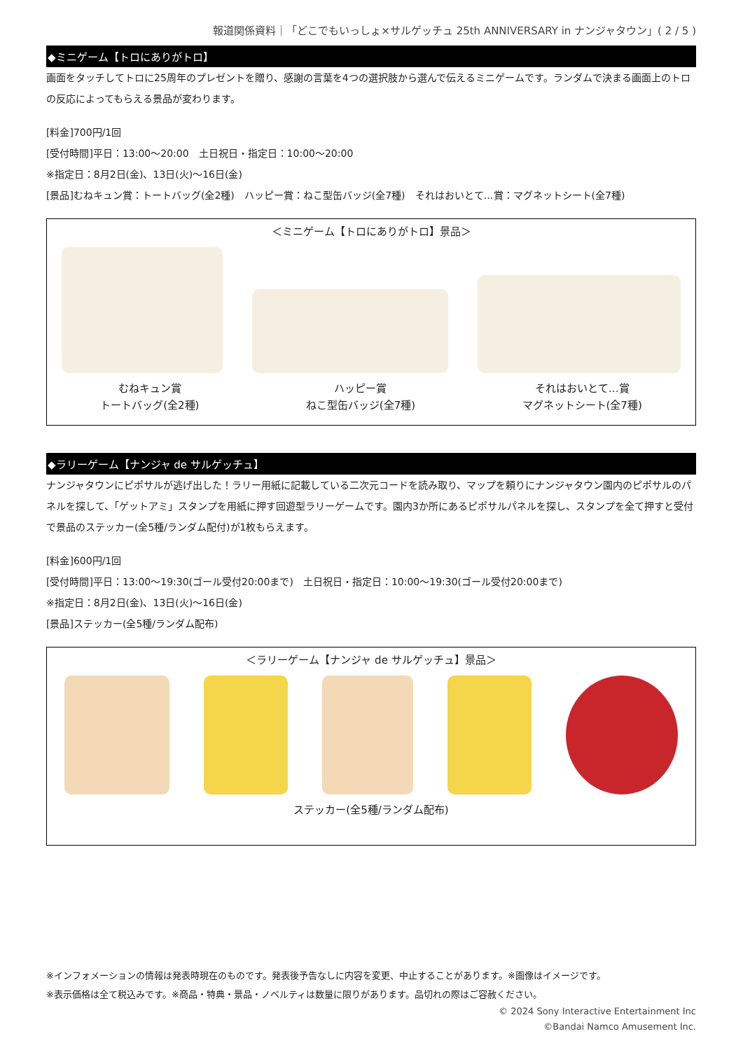報道関係資料｜「どこでもいっしょ×サルゲッチュ 25th ANNIVERSARY in ナンジャタウン」( 2 / 5 )
◆ミニゲーム【トロにありがトロ】
画面をタッチしてトロに25周年のプレゼントを贈り、感謝の言葉を4つの選択肢から選んで伝えるミニゲームです。ランダムで決まる画面上のトロの反応によってもらえる景品が変わります。
[料金]700円/1回
[受付時間]平日：13:00～20:00　土日祝日・指定日：10:00～20:00
※指定日：8月2日(金)、13日(火)～16日(金)
[景品]むねキュン賞：トートバッグ(全2種)　ハッピー賞：ねこ型缶バッジ(全7種)　それはおいとて…賞：マグネットシート(全7種)
＜ミニゲーム【トロにありがトロ】景品＞
むねキュン賞
トートバッグ(全2種)
ハッピー賞
ねこ型缶バッジ(全7種)
それはおいとて…賞
マグネットシート(全7種)
◆ラリーゲーム【ナンジャ de サルゲッチュ】
ナンジャタウンにピポサルが逃げ出した！ラリー用紙に記載している二次元コードを読み取り、マップを頼りにナンジャタウン園内のピポサルのパネルを探して、「ゲットアミ」スタンプを用紙に押す回遊型ラリーゲームです。園内3か所にあるピポサルパネルを探し、スタンプを全て押すと受付で景品のステッカー(全5種/ランダム配付)が1枚もらえます。
[料金]600円/1回
[受付時間]平日：13:00～19:30(ゴール受付20:00まで)　土日祝日・指定日：10:00～19:30(ゴール受付20:00まで)
※指定日：8月2日(金)、13日(火)～16日(金)
[景品]ステッカー(全5種/ランダム配布)
＜ラリーゲーム【ナンジャ de サルゲッチュ】景品＞
ステッカー(全5種/ランダム配布)
※インフォメーションの情報は発表時現在のものです。発表後予告なしに内容を変更、中止することがあります。※画像はイメージです。
※表示価格は全て税込みです。※商品・特典・景品・ノベルティは数量に限りがあります。品切れの際はご容赦ください。
© 2024 Sony Interactive Entertainment Inc
©Bandai Namco Amusement Inc.